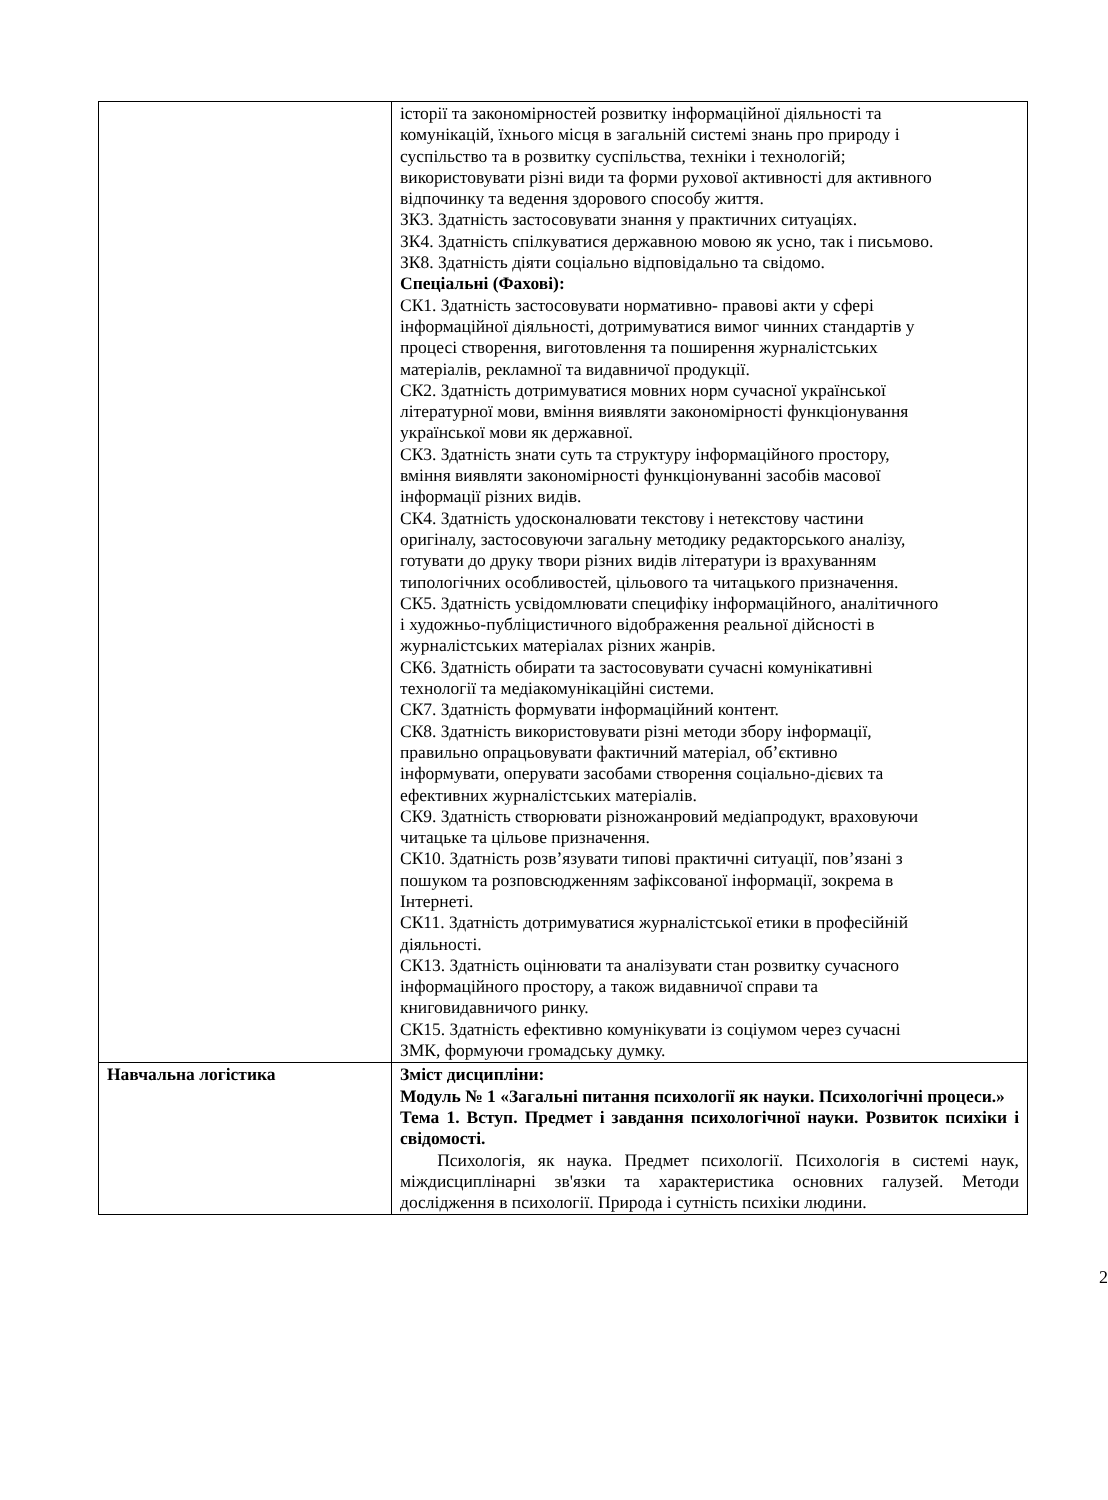| | історії та закономірностей розвитку інформаційної діяльності та комунікацій, їхнього місця в загальній системі знань про природу і суспільство та в розвитку суспільства, техніки і технологій; використовувати різні види та форми рухової активності для активного відпочинку та ведення здорового способу життя. ЗК3. Здатність застосовувати знання у практичних ситуаціях. ЗК4. Здатність спілкуватися державною мовою як усно, так і письмово. ЗК8. Здатність діяти соціально відповідально та свідомо. Спеціальні (Фахові): СК1. Здатність застосовувати нормативно- правові акти у сфері інформаційної діяльності, дотримуватися вимог чинних стандартів у процесі створення, виготовлення та поширення журналістських матеріалів, рекламної та видавничої продукції. СК2. Здатність дотримуватися мовних норм сучасної української літературної мови, вміння виявляти закономірності функціонування української мови як державної. СК3. Здатність знати суть та структуру інформаційного простору, вміння виявляти закономірності функціонуванні засобів масової інформації різних видів. СК4. Здатність удосконалювати текстову і нетекстову частини оригіналу, застосовуючи загальну методику редакторського аналізу, готувати до друку твори різних видів літератури із врахуванням типологічних особливостей, цільового та читацького призначення. СК5. Здатність усвідомлювати специфіку інформаційного, аналітичного і художньо-публіцистичного відображення реальної дійсності в журналістських матеріалах різних жанрів. СК6. Здатність обирати та застосовувати сучасні комунікативні технології та медіакомунікаційні системи. СК7. Здатність формувати інформаційний контент. СК8. Здатність використовувати різні методи збору інформації, правильно опрацьовувати фактичний матеріал, об’єктивно інформувати, оперувати засобами створення соціально-дієвих та ефективних журналістських матеріалів. СК9. Здатність створювати різножанровий медіапродукт, враховуючи читацьке та цільове призначення. СК10. Здатність розв’язувати типові практичні ситуації, пов’язані з пошуком та розповсюдженням зафіксованої інформації, зокрема в Інтернеті. СК11. Здатність дотримуватися журналістської етики в професійній діяльності. СК13. Здатність оцінювати та аналізувати стан розвитку сучасного інформаційного простору, а також видавничої справи та книговидавничого ринку. СК15. Здатність ефективно комунікувати із соціумом через сучасні ЗМК, формуючи громадську думку. |
| Навчальна логістика | Зміст дисципліни: Модуль № 1 «Загальні питання психології як науки. Психологічні процеси.» Тема 1. Вступ. Предмет і завдання психологічної науки. Розвиток психіки і свідомості. Психологія, як наука. Предмет психології. Психологія в системі наук, міждисциплінарні зв'язки та характеристика основних галузей. Методи дослідження в психології. Природа і сутність психіки людини. |
2